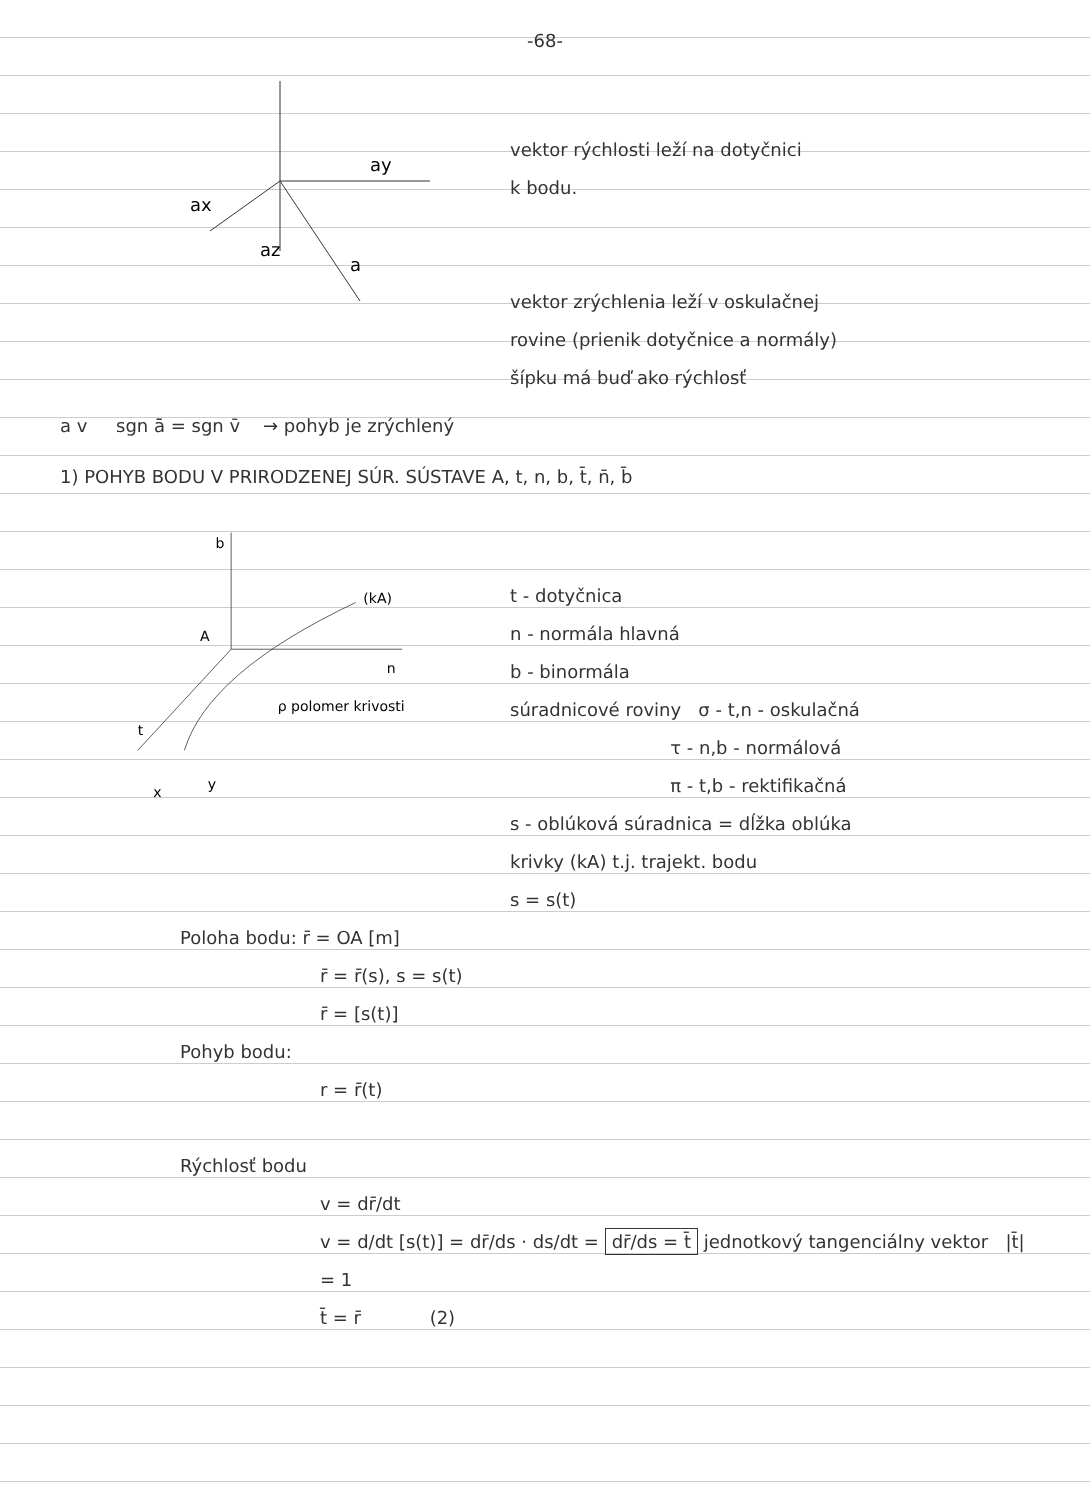-68-
ay
ax
az
a
vektor rýchlosti leží na dotyčnici
k bodu.
vektor zrýchlenia leží v oskulačnej
rovine (prienik dotyčnice a normály)
šípku má buď ako rýchlosť
a v sgn ā = sgn v̄ → pohyb je zrýchlený
1) POHYB BODU V PRIRODZENEJ SÚR. SÚSTAVE A, t, n, b, t̄, n̄, b̄
b
(kA)
A
n
t
ρ polomer krivosti
x
y
t - dotyčnica
n - normála hlavná
b - binormála
súradnicové roviny σ - t,n - oskulačná
τ - n,b - normálová
π - t,b - rektifikačná
s - oblúková súradnica = dĺžka oblúka
krivky (kA) t.j. trajekt. bodu
s = s(t)
Poloha bodu: r̄ = OA [m]
r̄ = r̄(s), s = s(t)
r̄ = [s(t)]
Pohyb bodu:
r = r̄(t)
Rýchlosť bodu
v = dr̄/dt
v = d/dt [s(t)] = dr̄/ds · ds/dt = dr̄/ds = t̄ jednotkový tangenciálny vektor |t̄| = 1
t̄ = r̄ (2)